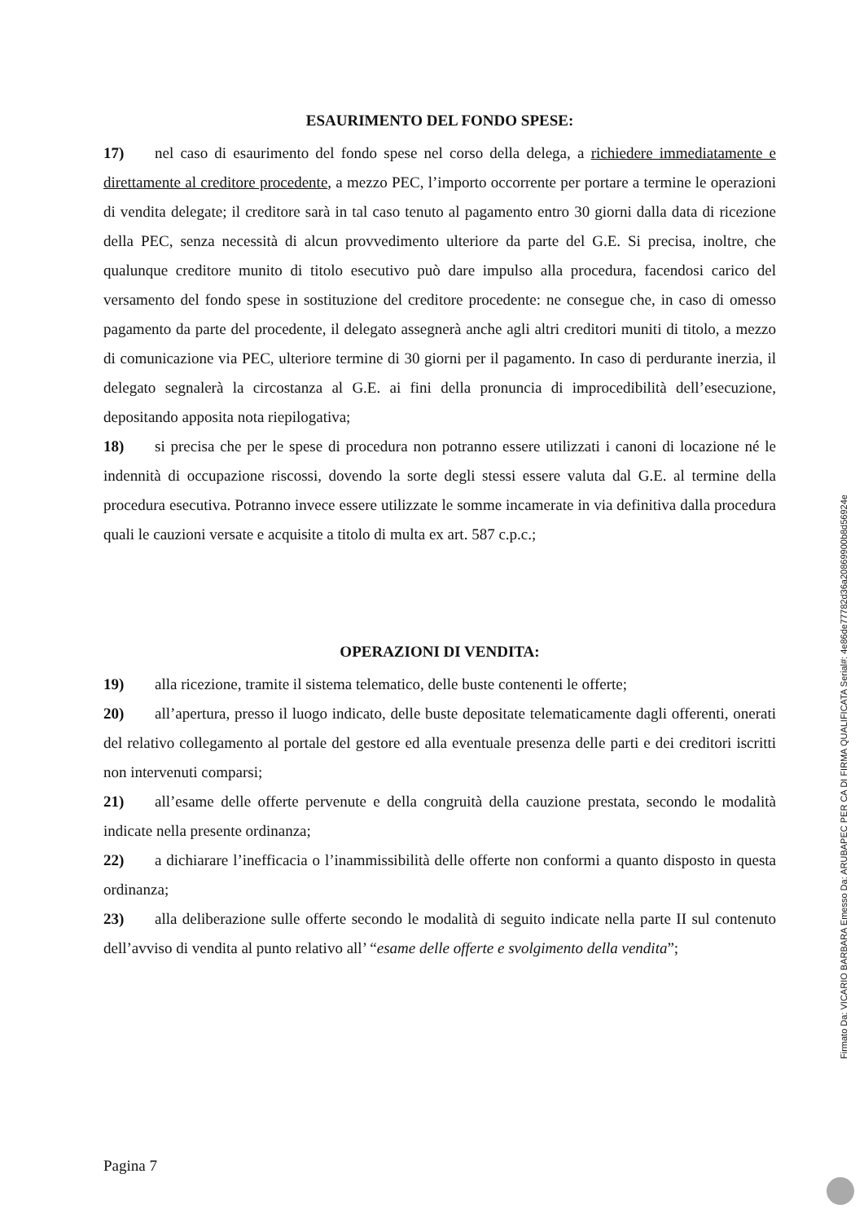ESAURIMENTO DEL FONDO SPESE:
17) nel caso di esaurimento del fondo spese nel corso della delega, a richiedere immediatamente e direttamente al creditore procedente, a mezzo PEC, l’importo occorrente per portare a termine le operazioni di vendita delegate; il creditore sarà in tal caso tenuto al pagamento entro 30 giorni dalla data di ricezione della PEC, senza necessità di alcun provvedimento ulteriore da parte del G.E. Si precisa, inoltre, che qualunque creditore munito di titolo esecutivo può dare impulso alla procedura, facendosi carico del versamento del fondo spese in sostituzione del creditore procedente: ne consegue che, in caso di omesso pagamento da parte del procedente, il delegato assegnerà anche agli altri creditori muniti di titolo, a mezzo di comunicazione via PEC, ulteriore termine di 30 giorni per il pagamento. In caso di perdurante inerzia, il delegato segnalerà la circostanza al G.E. ai fini della pronuncia di improcedibilità dell’esecuzione, depositando apposita nota riepilogativa;
18) si precisa che per le spese di procedura non potranno essere utilizzati i canoni di locazione né le indennità di occupazione riscossi, dovendo la sorte degli stessi essere valuta dal G.E. al termine della procedura esecutiva. Potranno invece essere utilizzate le somme incamerate in via definitiva dalla procedura quali le cauzioni versate e acquisite a titolo di multa ex art. 587 c.p.c.;
OPERAZIONI DI VENDITA:
19) alla ricezione, tramite il sistema telematico, delle buste contenenti le offerte;
20) all’apertura, presso il luogo indicato, delle buste depositate telematicamente dagli offerenti, onerati del relativo collegamento al portale del gestore ed alla eventuale presenza delle parti e dei creditori iscritti non intervenuti comparsi;
21) all’esame delle offerte pervenute e della congruità della cauzione prestata, secondo le modalità indicate nella presente ordinanza;
22) a dichiarare l’inefficacia o l’inammissibilità delle offerte non conformi a quanto disposto in questa ordinanza;
23) alla deliberazione sulle offerte secondo le modalità di seguito indicate nella parte II sul contenuto dell’avviso di vendita al punto relativo all’ “esame delle offerte e svolgimento della vendita”;
Pagina 7
Firmato Da: VICARIO BARBARA Emesso Da: ARUBAPEC PER CA DI FIRMA QUALIFICATA Serial#: 4e86de77782d36a20869900b8d56924e